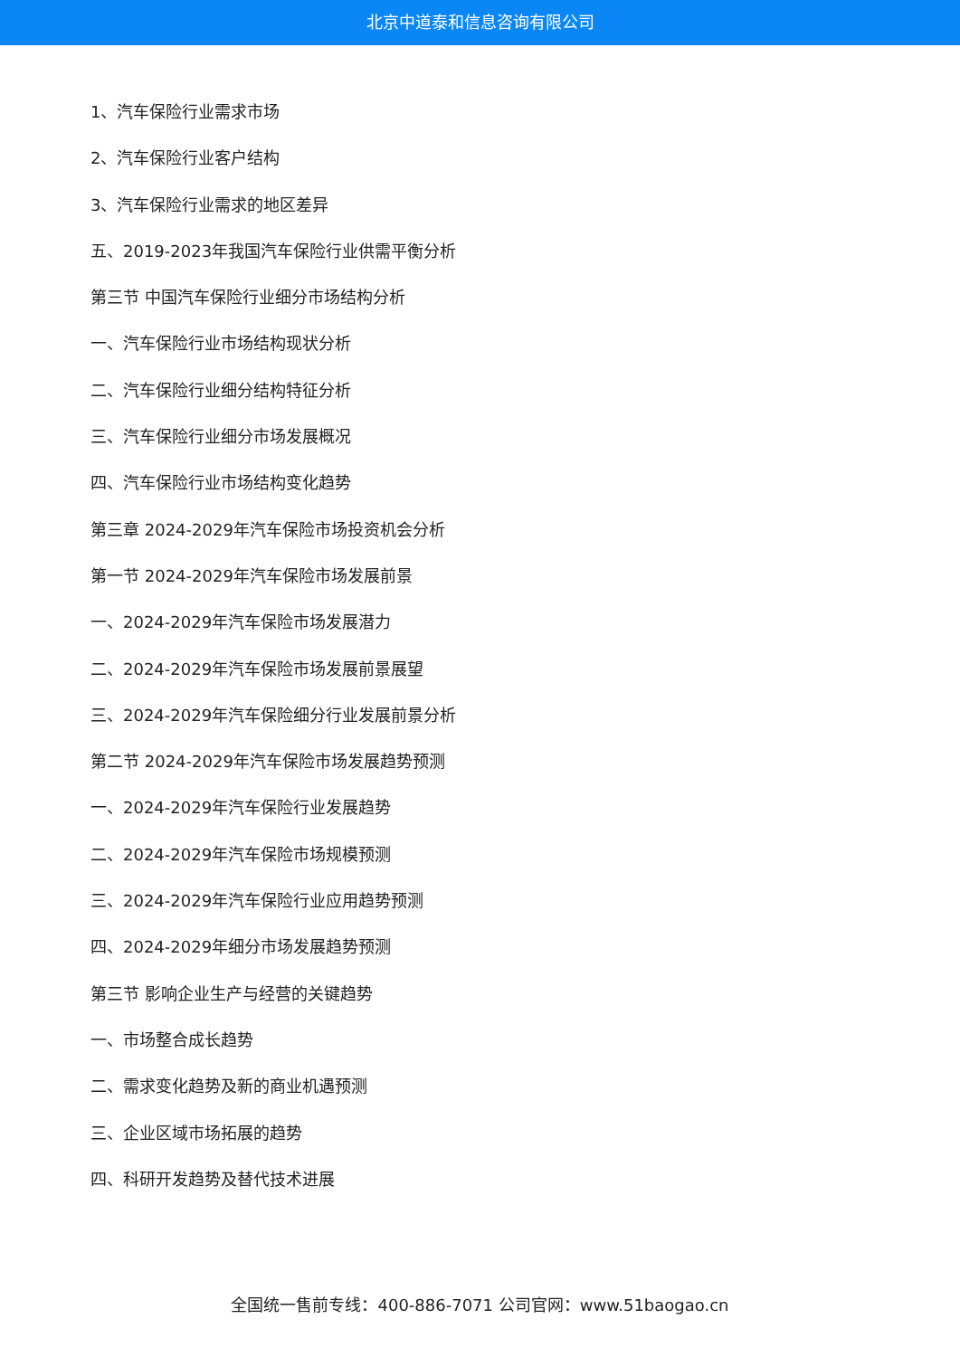北京中道泰和信息咨询有限公司
1、汽车保险行业需求市场
2、汽车保险行业客户结构
3、汽车保险行业需求的地区差异
五、2019-2023年我国汽车保险行业供需平衡分析
第三节 中国汽车保险行业细分市场结构分析
一、汽车保险行业市场结构现状分析
二、汽车保险行业细分结构特征分析
三、汽车保险行业细分市场发展概况
四、汽车保险行业市场结构变化趋势
第三章 2024-2029年汽车保险市场投资机会分析
第一节 2024-2029年汽车保险市场发展前景
一、2024-2029年汽车保险市场发展潜力
二、2024-2029年汽车保险市场发展前景展望
三、2024-2029年汽车保险细分行业发展前景分析
第二节 2024-2029年汽车保险市场发展趋势预测
一、2024-2029年汽车保险行业发展趋势
二、2024-2029年汽车保险市场规模预测
三、2024-2029年汽车保险行业应用趋势预测
四、2024-2029年细分市场发展趋势预测
第三节 影响企业生产与经营的关键趋势
一、市场整合成长趋势
二、需求变化趋势及新的商业机遇预测
三、企业区域市场拓展的趋势
四、科研开发趋势及替代技术进展
全国统一售前专线：400-886-7071 公司官网：www.51baogao.cn